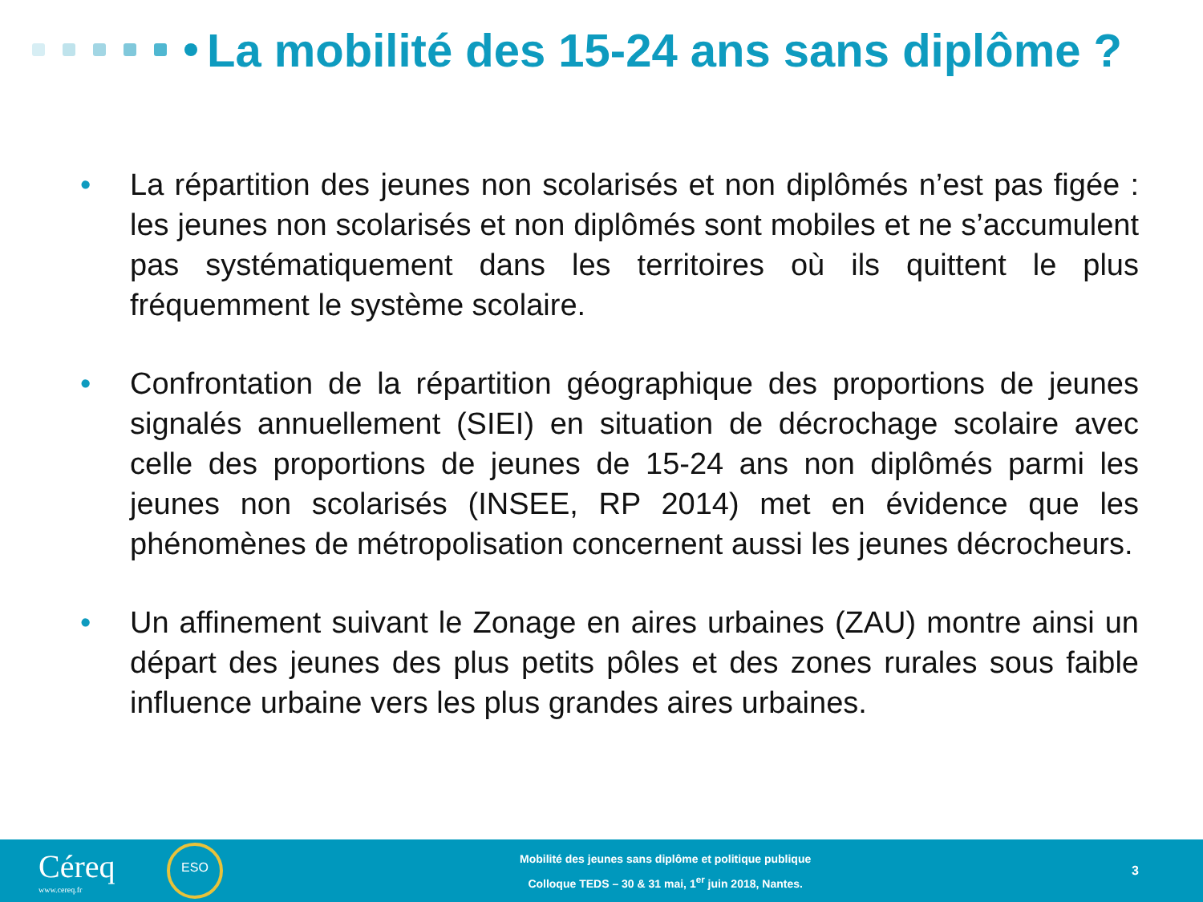La mobilité des 15-24 ans sans diplôme ?
• La répartition des jeunes non scolarisés et non diplômés n’est pas figée : les jeunes non scolarisés et non diplômés sont mobiles et ne s’accumulent pas systématiquement dans les territoires où ils quittent le plus fréquemment le système scolaire.
• Confrontation de la répartition géographique des proportions de jeunes signalés annuellement (SIEI) en situation de décrochage scolaire avec celle des proportions de jeunes de 15-24 ans non diplômés parmi les jeunes non scolarisés (INSEE, RP 2014) met en évidence que les phénomènes de métropolisation concernent aussi les jeunes décrocheurs.
• Un affinement suivant le Zonage en aires urbaines (ZAU) montre ainsi un départ des jeunes des plus petits pôles et des zones rurales sous faible influence urbaine vers les plus grandes aires urbaines.
Céreq
www.cereq.fr
ESO
Mobilité des jeunes sans diplôme et politique publique
Colloque TEDS – 30 & 31 mai, 1<sup>er</sup> juin 2018, Nantes.
3